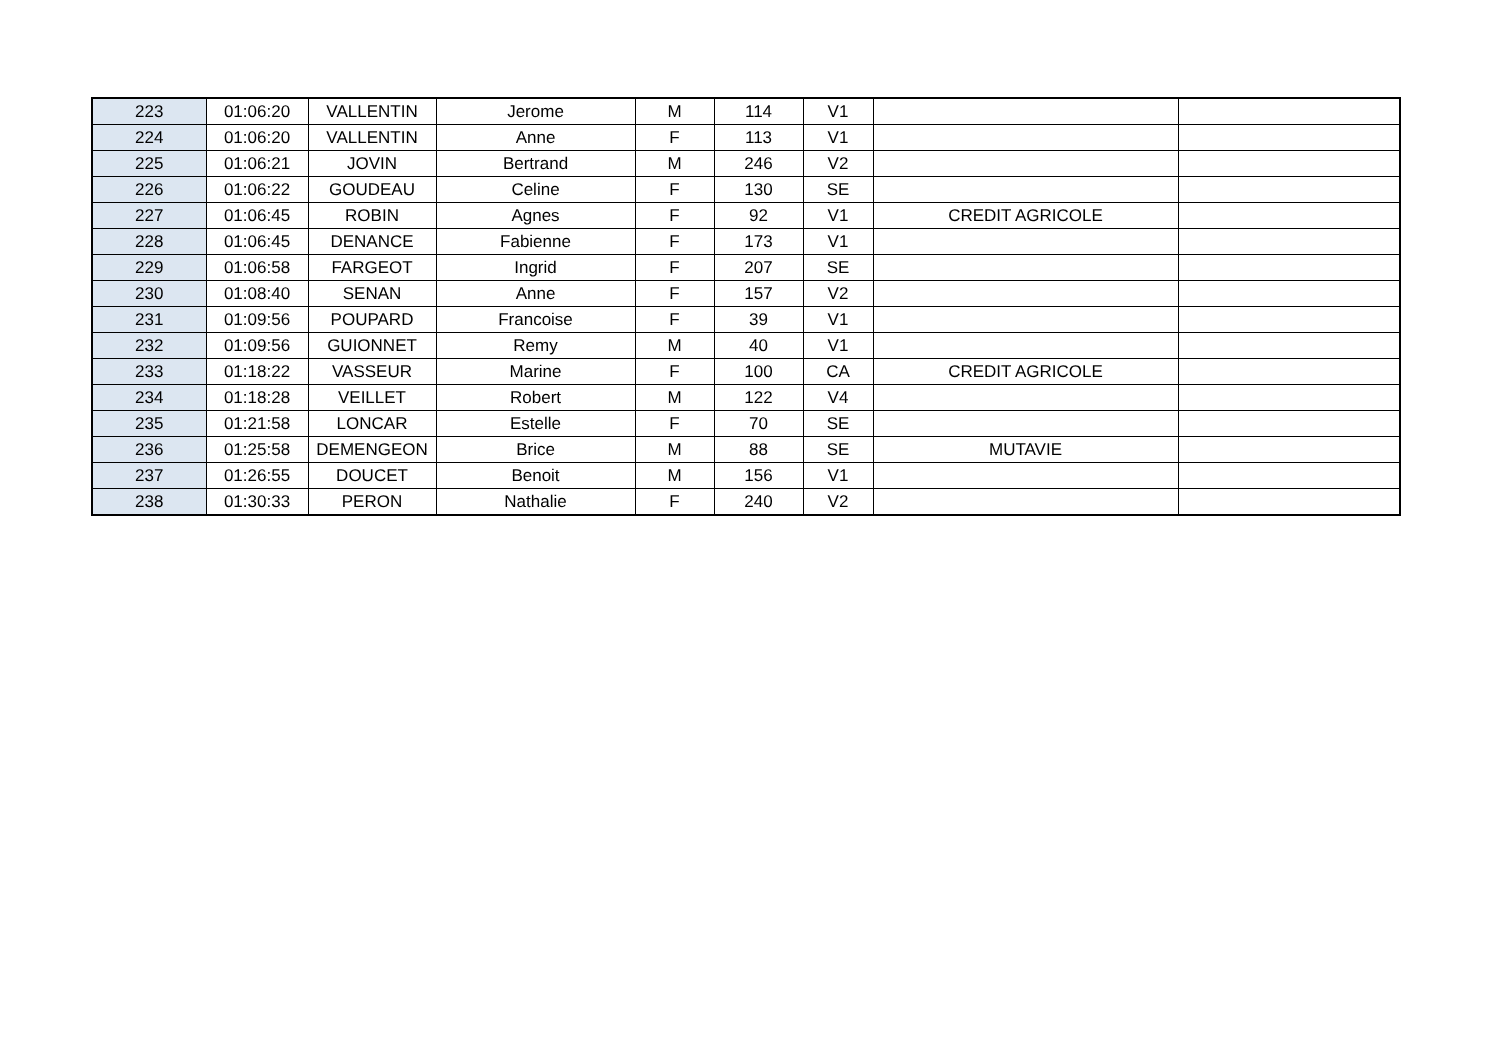| 223 | 01:06:20 | VALLENTIN | Jerome | M | 114 | V1 | | |
| 224 | 01:06:20 | VALLENTIN | Anne | F | 113 | V1 | | |
| 225 | 01:06:21 | JOVIN | Bertrand | M | 246 | V2 | | |
| 226 | 01:06:22 | GOUDEAU | Celine | F | 130 | SE | | |
| 227 | 01:06:45 | ROBIN | Agnes | F | 92 | V1 | CREDIT AGRICOLE | |
| 228 | 01:06:45 | DENANCE | Fabienne | F | 173 | V1 | | |
| 229 | 01:06:58 | FARGEOT | Ingrid | F | 207 | SE | | |
| 230 | 01:08:40 | SENAN | Anne | F | 157 | V2 | | |
| 231 | 01:09:56 | POUPARD | Francoise | F | 39 | V1 | | |
| 232 | 01:09:56 | GUIONNET | Remy | M | 40 | V1 | | |
| 233 | 01:18:22 | VASSEUR | Marine | F | 100 | CA | CREDIT AGRICOLE | |
| 234 | 01:18:28 | VEILLET | Robert | M | 122 | V4 | | |
| 235 | 01:21:58 | LONCAR | Estelle | F | 70 | SE | | |
| 236 | 01:25:58 | DEMENGEON | Brice | M | 88 | SE | MUTAVIE | |
| 237 | 01:26:55 | DOUCET | Benoit | M | 156 | V1 | | |
| 238 | 01:30:33 | PERON | Nathalie | F | 240 | V2 | | |